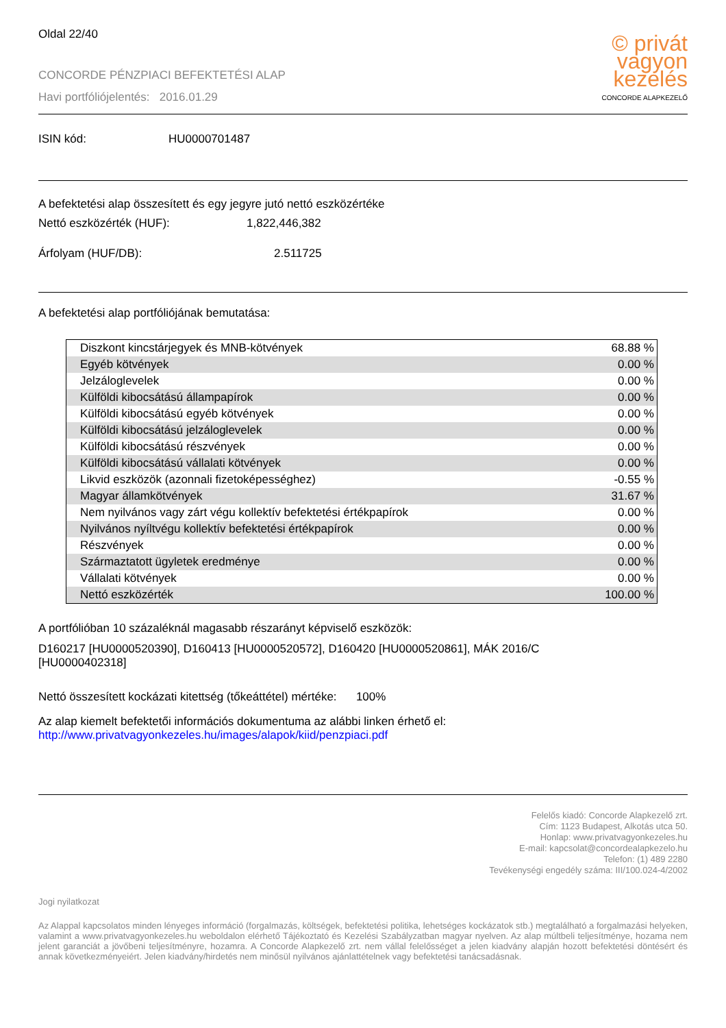Oldal 22/40
CONCORDE PÉNZPIACI BEFEKTETÉSI ALAP
Havi portfóliójelentés: 2016.01.29
© privát
vagyon
kezelés
CONCORDE ALAPKEZELŐ
ISIN kód: HU0000701487
A befektetési alap összesített és egy jegyre jutó nettó eszközértéke
Nettó eszközérték (HUF): 1,822,446,382
Árfolyam (HUF/DB): 2.511725
A befektetési alap portfóliójának bemutatása:
| Diszkont kincstárjegyek és MNB-kötvények | 68.88 % |
| Egyéb kötvények | 0.00 % |
| Jelzáloglevelek | 0.00 % |
| Külföldi kibocsátású állampapírok | 0.00 % |
| Külföldi kibocsátású egyéb kötvények | 0.00 % |
| Külföldi kibocsátású jelzáloglevelek | 0.00 % |
| Külföldi kibocsátású részvények | 0.00 % |
| Külföldi kibocsátású vállalati kötvények | 0.00 % |
| Likvid eszközök (azonnali fizetoképességhez) | -0.55 % |
| Magyar államkötvények | 31.67 % |
| Nem nyilvános vagy zárt végu kollektív befektetési értékpapírok | 0.00 % |
| Nyilvános nyíltvégu kollektív befektetési értékpapírok | 0.00 % |
| Részvények | 0.00 % |
| Származtatott ügyletek eredménye | 0.00 % |
| Vállalati kötvények | 0.00 % |
| Nettó eszközérték | 100.00 % |
A portfólióban 10 százaléknál magasabb részarányt képviselő eszközök:
D160217 [HU0000520390], D160413 [HU0000520572], D160420 [HU0000520861], MÁK 2016/C [HU0000402318]
Nettó összesített kockázati kitettség (tőkeáttétel) mértéke: 100%
Az alap kiemelt befektetői információs dokumentuma az alábbi linken érhető el:
http://www.privatvagyonkezeles.hu/images/alapok/kiid/penzpiaci.pdf
Felelős kiadó: Concorde Alapkezelő zrt.
Cím: 1123 Budapest, Alkotás utca 50.
Honlap: www.privatvagyonkezeles.hu
E-mail: kapcsolat@concordealapkezelo.hu
Telefon: (1) 489 2280
Tevékenységi engedély száma: III/100.024-4/2002
Jogi nyilatkozat
Az Alappal kapcsolatos minden lényeges információ (forgalmazás, költségek, befektetési politika, lehetséges kockázatok stb.) megtalálható a forgalmazási helyeken, valamint a www.privatvagyonkezeles.hu weboldalon elérhető Tájékoztató és Kezelési Szabályzatban magyar nyelven. Az alap múltbeli teljesítménye, hozama nem jelent garanciát a jövőbeni teljesítményre, hozamra. A Concorde Alapkezelő zrt. nem vállal felelősséget a jelen kiadvány alapján hozott befektetési döntésért és annak következményeiért. Jelen kiadvány/hirdetés nem minősül nyilvános ajánlattételnek vagy befektetési tanácsadásnak.